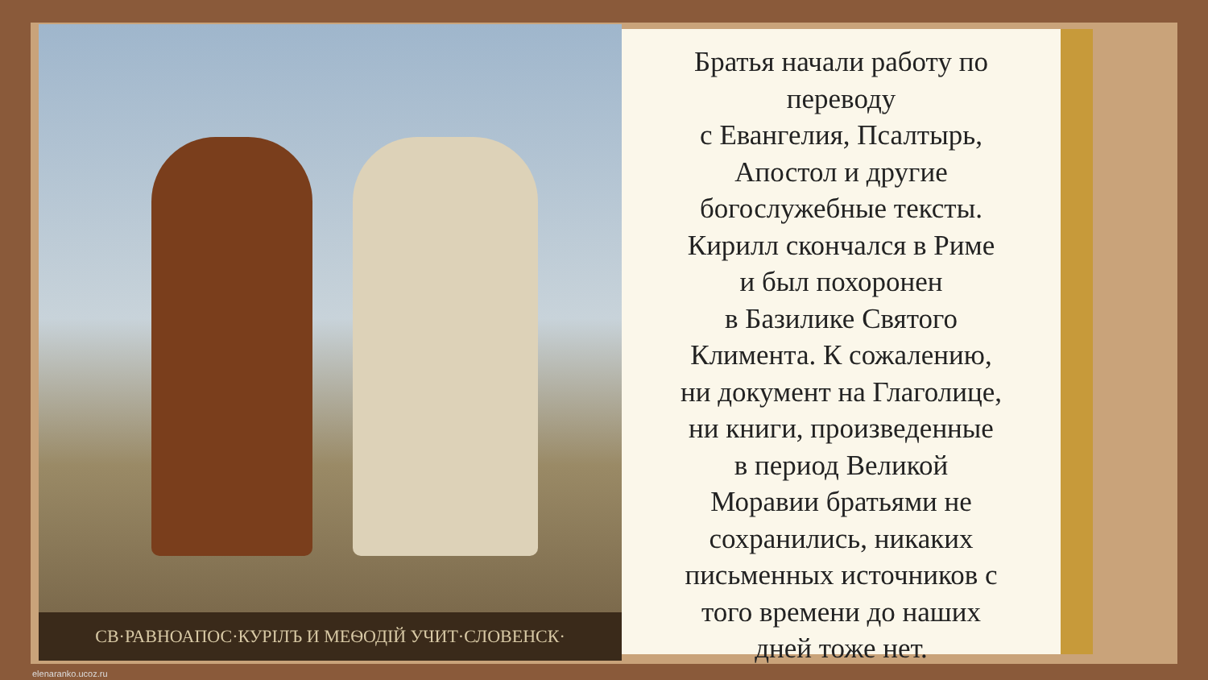СВ·РАВНОАПОС·КУРІЛЪ И МЕѲОДІЙ УЧИТ·СЛОВЕНСК·
Братья начали работу по
переводу
с Евангелия, Псалтырь,
Апостол и другие
богослужебные тексты.
Кирилл скончался в Риме
и был похоронен
в Базилике Святого
Климента. К сожалению,
ни документ на Глаголице,
ни книги, произведенные
в период Великой
Моравии братьями не
сохранились, никаких
письменных источников с
того времени до наших
дней тоже нет.
elenaranko.ucoz.ru